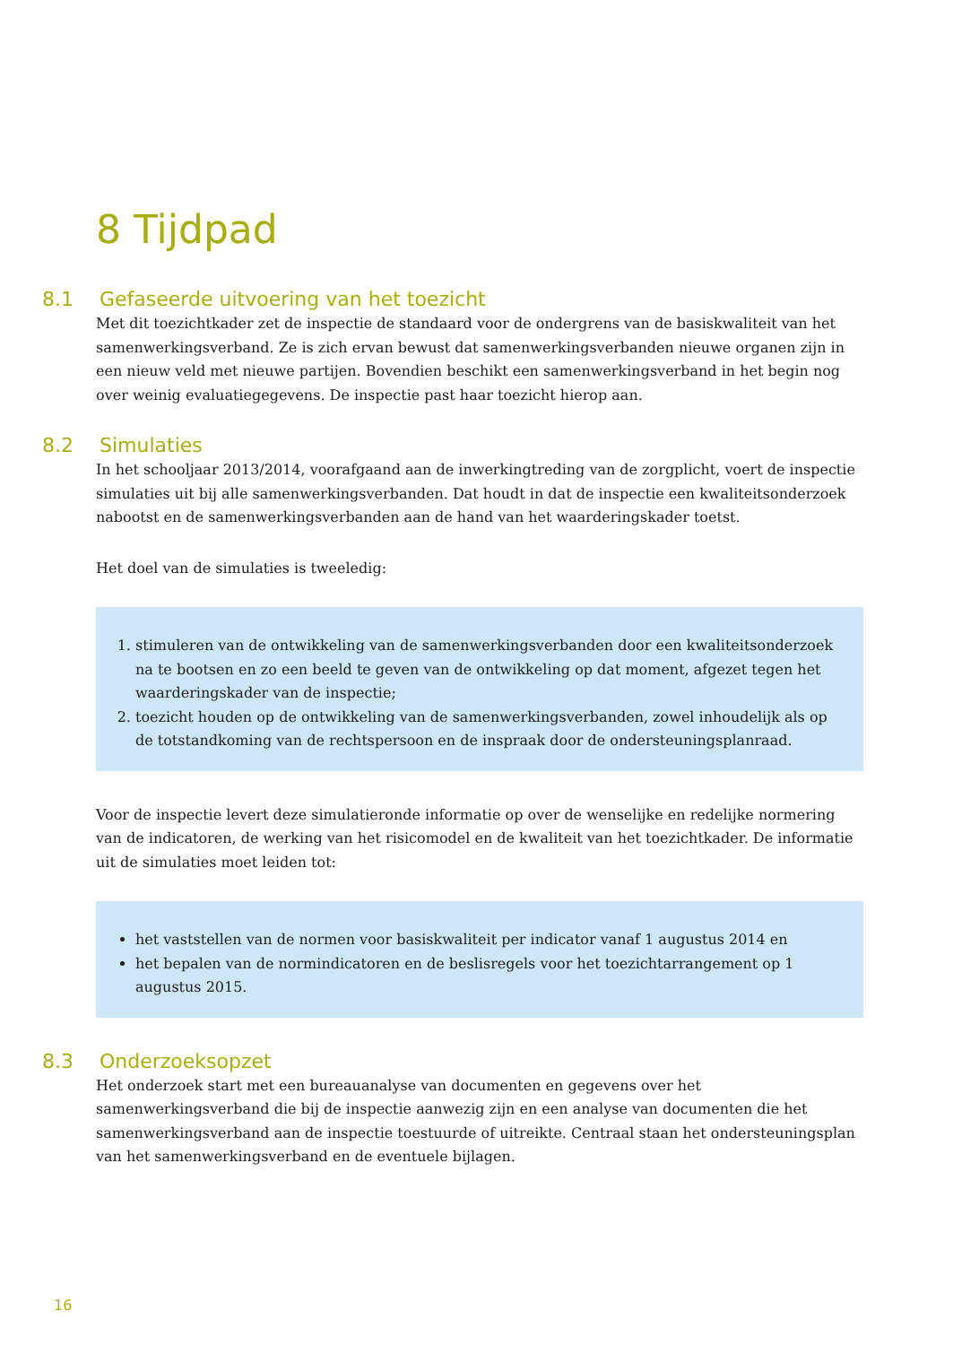8 Tijdpad
8.1 Gefaseerde uitvoering van het toezicht
Met dit toezichtkader zet de inspectie de standaard voor de ondergrens van de basiskwaliteit van het samenwerkingsverband. Ze is zich ervan bewust dat samenwerkingsverbanden nieuwe organen zijn in een nieuw veld met nieuwe partijen. Bovendien beschikt een samenwerkingsverband in het begin nog over weinig evaluatiegegevens. De inspectie past haar toezicht hierop aan.
8.2 Simulaties
In het schooljaar 2013/2014, voorafgaand aan de inwerkingtreding van de zorgplicht, voert de inspectie simulaties uit bij alle samenwerkingsverbanden. Dat houdt in dat de inspectie een kwaliteitsonderzoek nabootst en de samenwerkingsverbanden aan de hand van het waarderingskader toetst.
Het doel van de simulaties is tweeledig:
1. stimuleren van de ontwikkeling van de samenwerkingsverbanden door een kwaliteitsonderzoek na te bootsen en zo een beeld te geven van de ontwikkeling op dat moment, afgezet tegen het waarderingskader van de inspectie;
2. toezicht houden op de ontwikkeling van de samenwerkingsverbanden, zowel inhoudelijk als op de totstandkoming van de rechtspersoon en de inspraak door de ondersteuningsplanraad.
Voor de inspectie levert deze simulatieronde informatie op over de wenselijke en redelijke normering van de indicatoren, de werking van het risicomodel en de kwaliteit van het toezichtkader. De informatie uit de simulaties moet leiden tot:
het vaststellen van de normen voor basiskwaliteit per indicator vanaf 1 augustus 2014 en
het bepalen van de normindicatoren en de beslisregels voor het toezichtarrangement op 1 augustus 2015.
8.3 Onderzoeksopzet
Het onderzoek start met een bureauanalyse van documenten en gegevens over het samenwerkingsverband die bij de inspectie aanwezig zijn en een analyse van documenten die het samenwerkingsverband aan de inspectie toestuurde of uitreikte. Centraal staan het ondersteuningsplan van het samenwerkingsverband en de eventuele bijlagen.
16